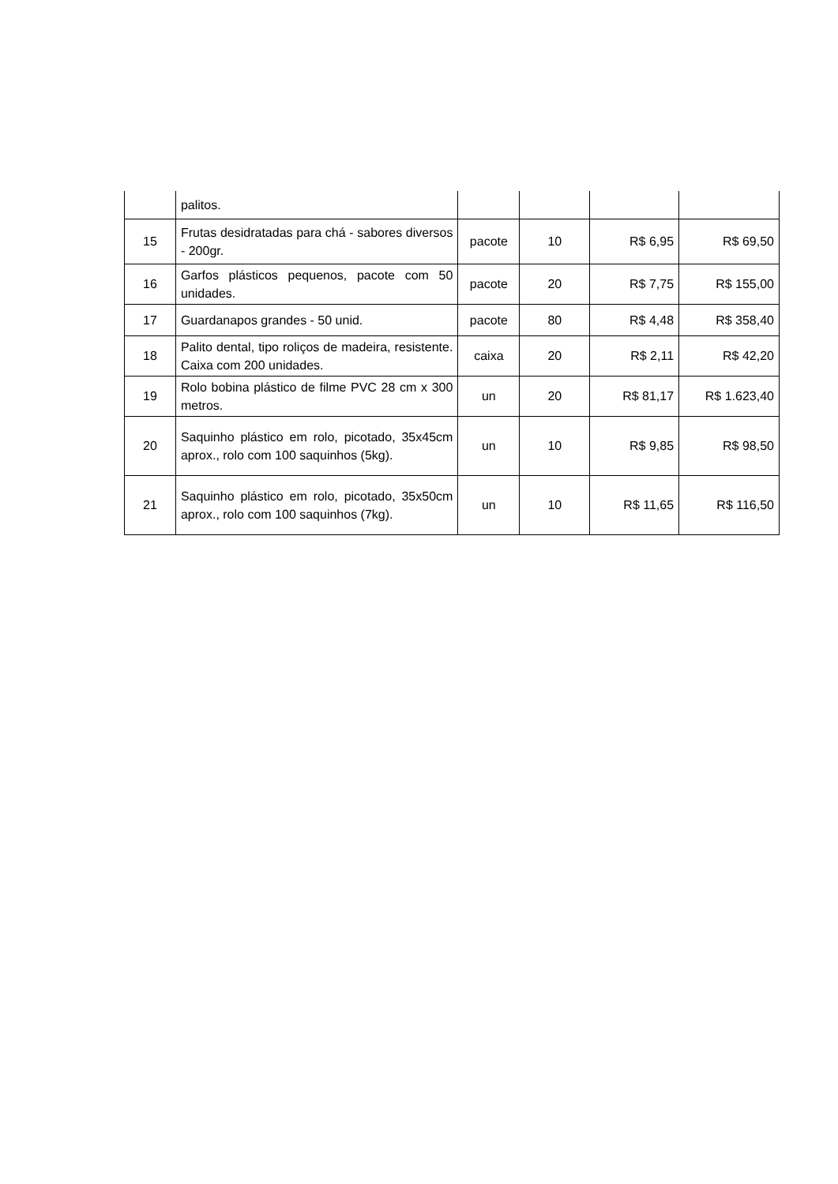| | palitos. | | | | |
| 15 | Frutas desidratadas para chá - sabores diversos - 200gr. | pacote | 10 | R$ 6,95 | R$ 69,50 |
| 16 | Garfos plásticos pequenos, pacote com 50 unidades. | pacote | 20 | R$ 7,75 | R$ 155,00 |
| 17 | Guardanapos grandes - 50 unid. | pacote | 80 | R$ 4,48 | R$ 358,40 |
| 18 | Palito dental, tipo roliços de madeira, resistente. Caixa com 200 unidades. | caixa | 20 | R$ 2,11 | R$ 42,20 |
| 19 | Rolo bobina plástico de filme PVC 28 cm x 300 metros. | un | 20 | R$ 81,17 | R$ 1.623,40 |
| 20 | Saquinho plástico em rolo, picotado, 35x45cm aprox., rolo com 100 saquinhos (5kg). | un | 10 | R$ 9,85 | R$ 98,50 |
| 21 | Saquinho plástico em rolo, picotado, 35x50cm aprox., rolo com 100 saquinhos (7kg). | un | 10 | R$ 11,65 | R$ 116,50 |